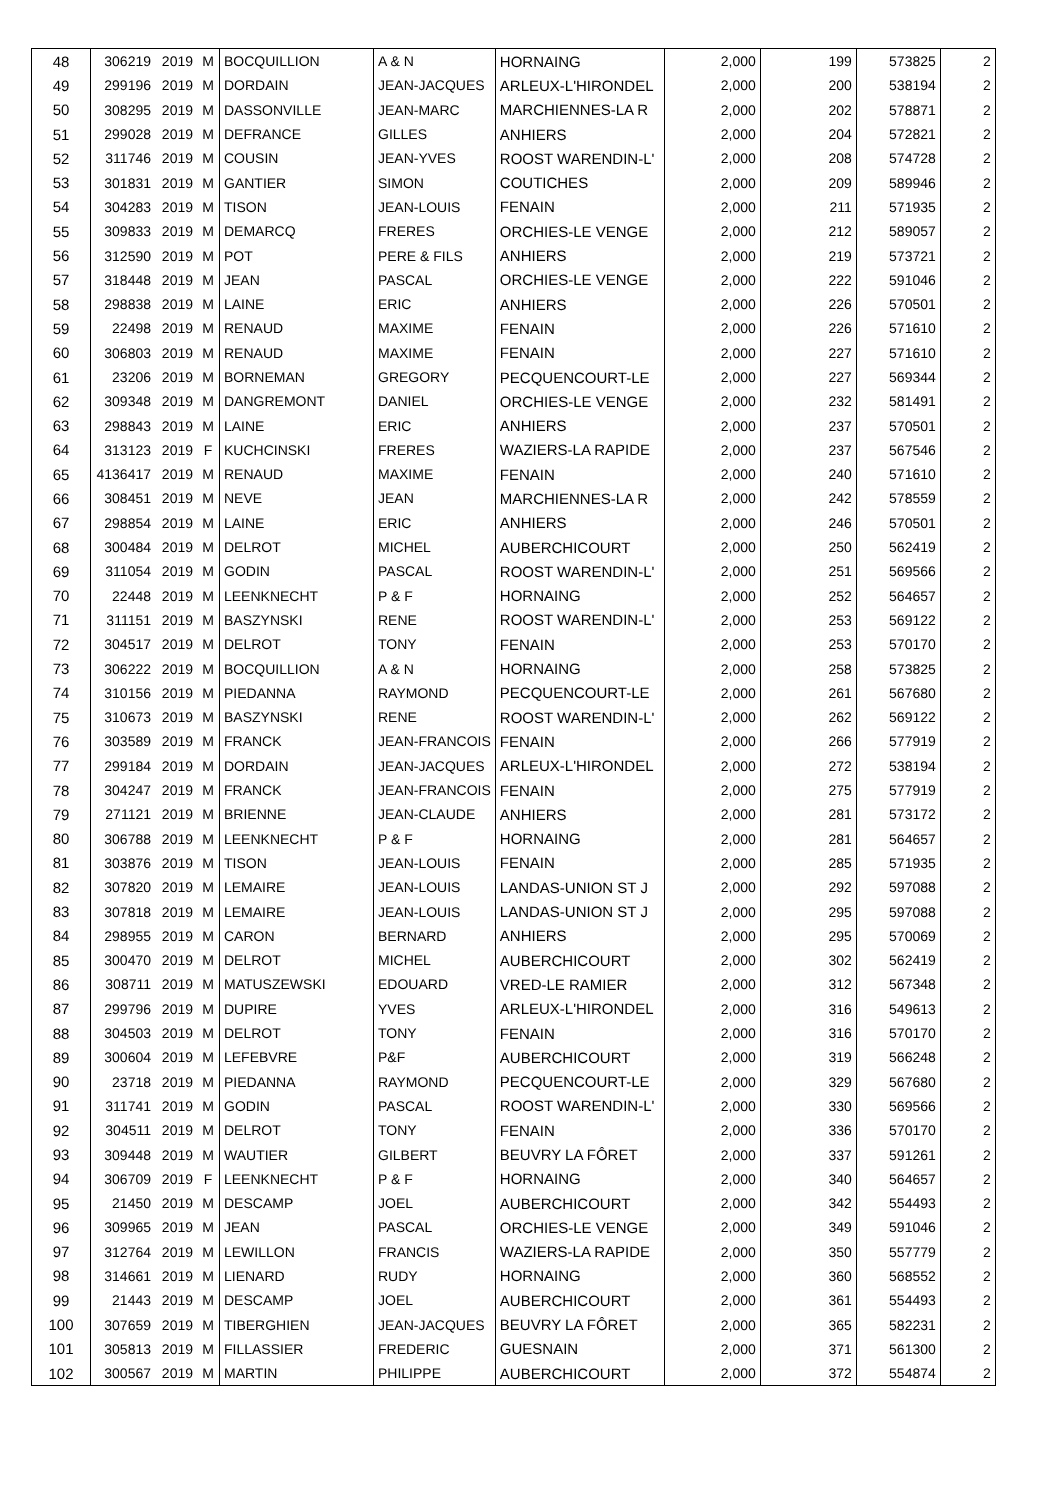| 48 | 306219 | 2019 | M | BOCQUILLION | A & N | HORNAING | 2,000 | 199 | 573825 | 2 |
| 49 | 299196 | 2019 | M | DORDAIN | JEAN-JACQUES | ARLEUX-L'HIRONDEL | 2,000 | 200 | 538194 | 2 |
| 50 | 308295 | 2019 | M | DASSONVILLE | JEAN-MARC | MARCHIENNES-LA R | 2,000 | 202 | 578871 | 2 |
| 51 | 299028 | 2019 | M | DEFRANCE | GILLES | ANHIERS | 2,000 | 204 | 572821 | 2 |
| 52 | 311746 | 2019 | M | COUSIN | JEAN-YVES | ROOST WARENDIN-L' | 2,000 | 208 | 574728 | 2 |
| 53 | 301831 | 2019 | M | GANTIER | SIMON | COUTICHES | 2,000 | 209 | 589946 | 2 |
| 54 | 304283 | 2019 | M | TISON | JEAN-LOUIS | FENAIN | 2,000 | 211 | 571935 | 2 |
| 55 | 309833 | 2019 | M | DEMARCQ | FRERES | ORCHIES-LE VENGE | 2,000 | 212 | 589057 | 2 |
| 56 | 312590 | 2019 | M | POT | PERE & FILS | ANHIERS | 2,000 | 219 | 573721 | 2 |
| 57 | 318448 | 2019 | M | JEAN | PASCAL | ORCHIES-LE VENGE | 2,000 | 222 | 591046 | 2 |
| 58 | 298838 | 2019 | M | LAINE | ERIC | ANHIERS | 2,000 | 226 | 570501 | 2 |
| 59 | 22498 | 2019 | M | RENAUD | MAXIME | FENAIN | 2,000 | 226 | 571610 | 2 |
| 60 | 306803 | 2019 | M | RENAUD | MAXIME | FENAIN | 2,000 | 227 | 571610 | 2 |
| 61 | 23206 | 2019 | M | BORNEMAN | GREGORY | PECQUENCOURT-LE | 2,000 | 227 | 569344 | 2 |
| 62 | 309348 | 2019 | M | DANGREMONT | DANIEL | ORCHIES-LE VENGE | 2,000 | 232 | 581491 | 2 |
| 63 | 298843 | 2019 | M | LAINE | ERIC | ANHIERS | 2,000 | 237 | 570501 | 2 |
| 64 | 313123 | 2019 | F | KUCHCINSKI | FRERES | WAZIERS-LA RAPIDE | 2,000 | 237 | 567546 | 2 |
| 65 | 4136417 | 2019 | M | RENAUD | MAXIME | FENAIN | 2,000 | 240 | 571610 | 2 |
| 66 | 308451 | 2019 | M | NEVE | JEAN | MARCHIENNES-LA R | 2,000 | 242 | 578559 | 2 |
| 67 | 298854 | 2019 | M | LAINE | ERIC | ANHIERS | 2,000 | 246 | 570501 | 2 |
| 68 | 300484 | 2019 | M | DELROT | MICHEL | AUBERCHICOURT | 2,000 | 250 | 562419 | 2 |
| 69 | 311054 | 2019 | M | GODIN | PASCAL | ROOST WARENDIN-L' | 2,000 | 251 | 569566 | 2 |
| 70 | 22448 | 2019 | M | LEENKNECHT | P & F | HORNAING | 2,000 | 252 | 564657 | 2 |
| 71 | 311151 | 2019 | M | BASZYNSKI | RENE | ROOST WARENDIN-L' | 2,000 | 253 | 569122 | 2 |
| 72 | 304517 | 2019 | M | DELROT | TONY | FENAIN | 2,000 | 253 | 570170 | 2 |
| 73 | 306222 | 2019 | M | BOCQUILLION | A & N | HORNAING | 2,000 | 258 | 573825 | 2 |
| 74 | 310156 | 2019 | M | PIEDANNA | RAYMOND | PECQUENCOURT-LE | 2,000 | 261 | 567680 | 2 |
| 75 | 310673 | 2019 | M | BASZYNSKI | RENE | ROOST WARENDIN-L' | 2,000 | 262 | 569122 | 2 |
| 76 | 303589 | 2019 | M | FRANCK | JEAN-FRANCOIS | FENAIN | 2,000 | 266 | 577919 | 2 |
| 77 | 299184 | 2019 | M | DORDAIN | JEAN-JACQUES | ARLEUX-L'HIRONDEL | 2,000 | 272 | 538194 | 2 |
| 78 | 304247 | 2019 | M | FRANCK | JEAN-FRANCOIS | FENAIN | 2,000 | 275 | 577919 | 2 |
| 79 | 271121 | 2019 | M | BRIENNE | JEAN-CLAUDE | ANHIERS | 2,000 | 281 | 573172 | 2 |
| 80 | 306788 | 2019 | M | LEENKNECHT | P & F | HORNAING | 2,000 | 281 | 564657 | 2 |
| 81 | 303876 | 2019 | M | TISON | JEAN-LOUIS | FENAIN | 2,000 | 285 | 571935 | 2 |
| 82 | 307820 | 2019 | M | LEMAIRE | JEAN-LOUIS | LANDAS-UNION ST J | 2,000 | 292 | 597088 | 2 |
| 83 | 307818 | 2019 | M | LEMAIRE | JEAN-LOUIS | LANDAS-UNION ST J | 2,000 | 295 | 597088 | 2 |
| 84 | 298955 | 2019 | M | CARON | BERNARD | ANHIERS | 2,000 | 295 | 570069 | 2 |
| 85 | 300470 | 2019 | M | DELROT | MICHEL | AUBERCHICOURT | 2,000 | 302 | 562419 | 2 |
| 86 | 308711 | 2019 | M | MATUSZEWSKI | EDOUARD | VRED-LE RAMIER | 2,000 | 312 | 567348 | 2 |
| 87 | 299796 | 2019 | M | DUPIRE | YVES | ARLEUX-L'HIRONDEL | 2,000 | 316 | 549613 | 2 |
| 88 | 304503 | 2019 | M | DELROT | TONY | FENAIN | 2,000 | 316 | 570170 | 2 |
| 89 | 300604 | 2019 | M | LEFEBVRE | P&F | AUBERCHICOURT | 2,000 | 319 | 566248 | 2 |
| 90 | 23718 | 2019 | M | PIEDANNA | RAYMOND | PECQUENCOURT-LE | 2,000 | 329 | 567680 | 2 |
| 91 | 311741 | 2019 | M | GODIN | PASCAL | ROOST WARENDIN-L' | 2,000 | 330 | 569566 | 2 |
| 92 | 304511 | 2019 | M | DELROT | TONY | FENAIN | 2,000 | 336 | 570170 | 2 |
| 93 | 309448 | 2019 | M | WAUTIER | GILBERT | BEUVRY LA FÔRET | 2,000 | 337 | 591261 | 2 |
| 94 | 306709 | 2019 | F | LEENKNECHT | P & F | HORNAING | 2,000 | 340 | 564657 | 2 |
| 95 | 21450 | 2019 | M | DESCAMP | JOEL | AUBERCHICOURT | 2,000 | 342 | 554493 | 2 |
| 96 | 309965 | 2019 | M | JEAN | PASCAL | ORCHIES-LE VENGE | 2,000 | 349 | 591046 | 2 |
| 97 | 312764 | 2019 | M | LEWILLON | FRANCIS | WAZIERS-LA RAPIDE | 2,000 | 350 | 557779 | 2 |
| 98 | 314661 | 2019 | M | LIENARD | RUDY | HORNAING | 2,000 | 360 | 568552 | 2 |
| 99 | 21443 | 2019 | M | DESCAMP | JOEL | AUBERCHICOURT | 2,000 | 361 | 554493 | 2 |
| 100 | 307659 | 2019 | M | TIBERGHIEN | JEAN-JACQUES | BEUVRY LA FÔRET | 2,000 | 365 | 582231 | 2 |
| 101 | 305813 | 2019 | M | FILLASSIER | FREDERIC | GUESNAIN | 2,000 | 371 | 561300 | 2 |
| 102 | 300567 | 2019 | M | MARTIN | PHILIPPE | AUBERCHICOURT | 2,000 | 372 | 554874 | 2 |